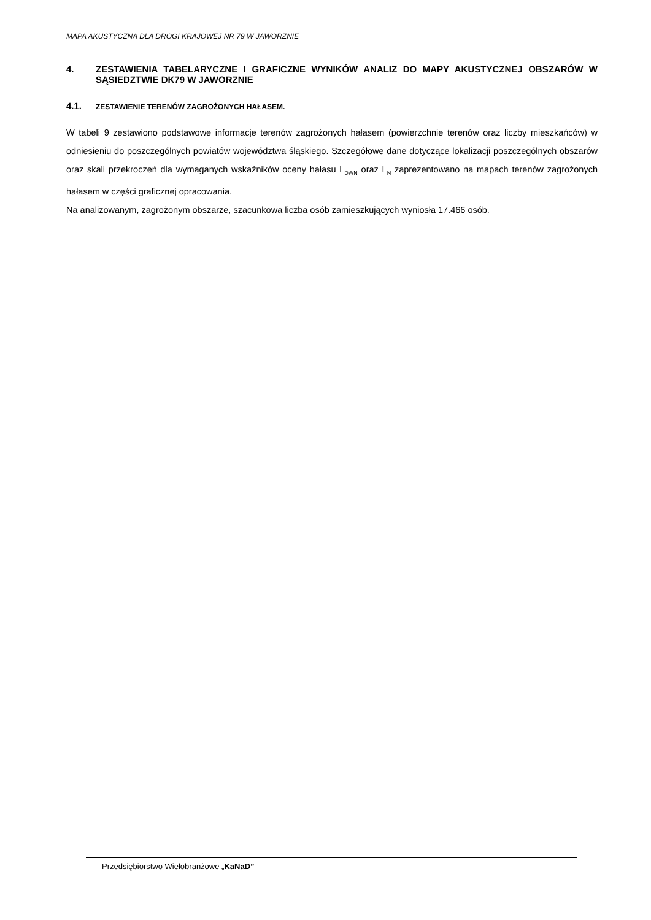MAPA AKUSTYCZNA DLA DROGI KRAJOWEJ NR 79 W JAWORZNIE
4. ZESTAWIENIA TABELARYCZNE I GRAFICZNE WYNIKÓW ANALIZ DO MAPY AKUSTYCZNEJ OBSZARÓW W SĄSIEDZTWIE DK79 W JAWORZNIE
4.1. ZESTAWIENIE TERENÓW ZAGROŻONYCH HAŁASEM.
W tabeli 9 zestawiono podstawowe informacje terenów zagrożonych hałasem (powierzchnie terenów oraz liczby mieszkańców) w odniesieniu do poszczególnych powiatów województwa śląskiego. Szczegółowe dane dotyczące lokalizacji poszczególnych obszarów oraz skali przekroczeń dla wymaganych wskaźników oceny hałasu L<sub>DWN</sub> oraz L<sub>N</sub> zaprezentowano na mapach terenów zagrożonych hałasem w części graficznej opracowania.
Na analizowanym, zagrożonym obszarze, szacunkowa liczba osób zamieszkujących wyniosła 17.466 osób.
Przedsiębiorstwo Wielobranżowe „KaNaD”